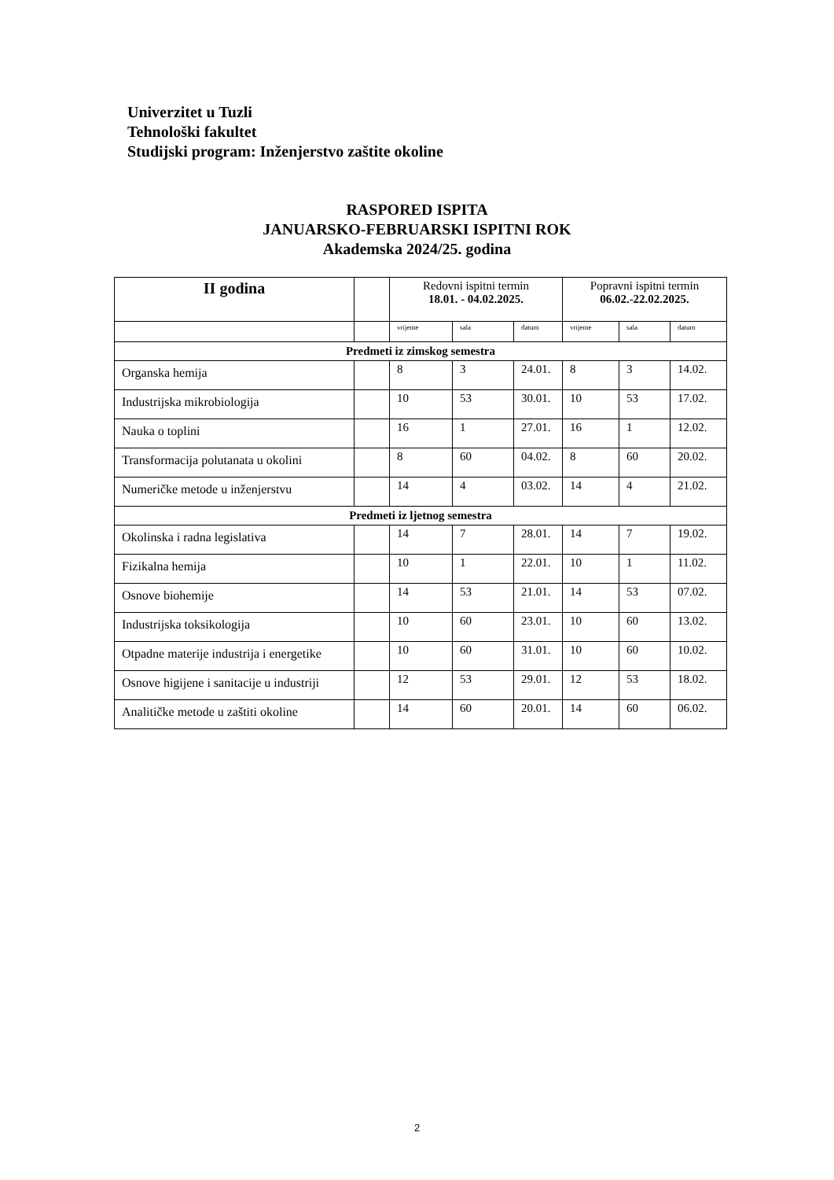Univerzitet u Tuzli
Tehnološki fakultet
Studijski program: Inženjerstvo zaštite okoline
RASPORED ISPITA
JANUARSKO-FEBRUARSKI ISPITNI ROK
Akademska 2024/25. godina
| II godina | | Redovni ispitni termin 18.01. - 04.02.2025. | | | Popravni ispitni termin 06.02.-22.02.2025. | | |
| --- | --- | --- | --- | --- | --- | --- | --- |
| | | vrijeme | sala | datum | vrijeme | sala | datum |
| Predmeti iz zimskog semestra | | | | | | | |
| Organska hemija | | 8 | 3 | 24.01. | 8 | 3 | 14.02. |
| Industrijska mikrobiologija | | 10 | 53 | 30.01. | 10 | 53 | 17.02. |
| Nauka o toplini | | 16 | 1 | 27.01. | 16 | 1 | 12.02. |
| Transformacija polutanata u okolini | | 8 | 60 | 04.02. | 8 | 60 | 20.02. |
| Numeričke metode u inženjerstvu | | 14 | 4 | 03.02. | 14 | 4 | 21.02. |
| Predmeti iz ljetnog semestra | | | | | | | |
| Okolinska i radna legislativa | | 14 | 7 | 28.01. | 14 | 7 | 19.02. |
| Fizikalna hemija | | 10 | 1 | 22.01. | 10 | 1 | 11.02. |
| Osnove biohemije | | 14 | 53 | 21.01. | 14 | 53 | 07.02. |
| Industrijska toksikologija | | 10 | 60 | 23.01. | 10 | 60 | 13.02. |
| Otpadne materije industrija i energetike | | 10 | 60 | 31.01. | 10 | 60 | 10.02. |
| Osnove higijene i sanitacije u industriji | | 12 | 53 | 29.01. | 12 | 53 | 18.02. |
| Analitičke metode u zaštiti okoline | | 14 | 60 | 20.01. | 14 | 60 | 06.02. |
2